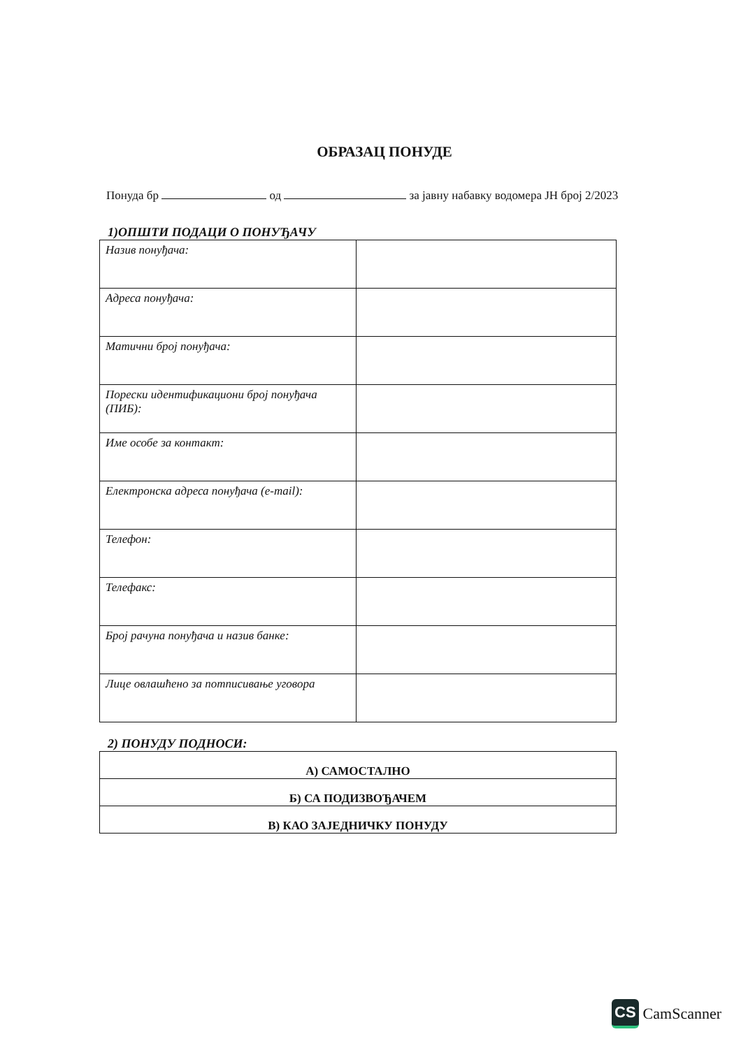ОБРАЗАЦ ПОНУДЕ
Понуда бр од за јавну набавку водомера ЈН број 2/2023
1)ОПШТИ ПОДАЦИ О ПОНУЂАЧУ
| Назив понуђача: | |
| Адреса понуђача: | |
| Матични број понуђача: | |
| Порески идентификациони број понуђача (ПИБ): | |
| Име особе за контакт: | |
| Електронска адреса понуђача (e-mail): | |
| Телефон: | |
| Телефакс: | |
| Број рачуна понуђача и назив банке: | |
| Лице овлашћено за потписивање уговора | |
2) ПОНУДУ ПОДНОСИ:
| А) САМОСТАЛНО |
| Б) СА ПОДИЗВОЂАЧЕМ |
| В) КАО ЗАЈЕДНИЧКУ ПОНУДУ |
CS CamScanner